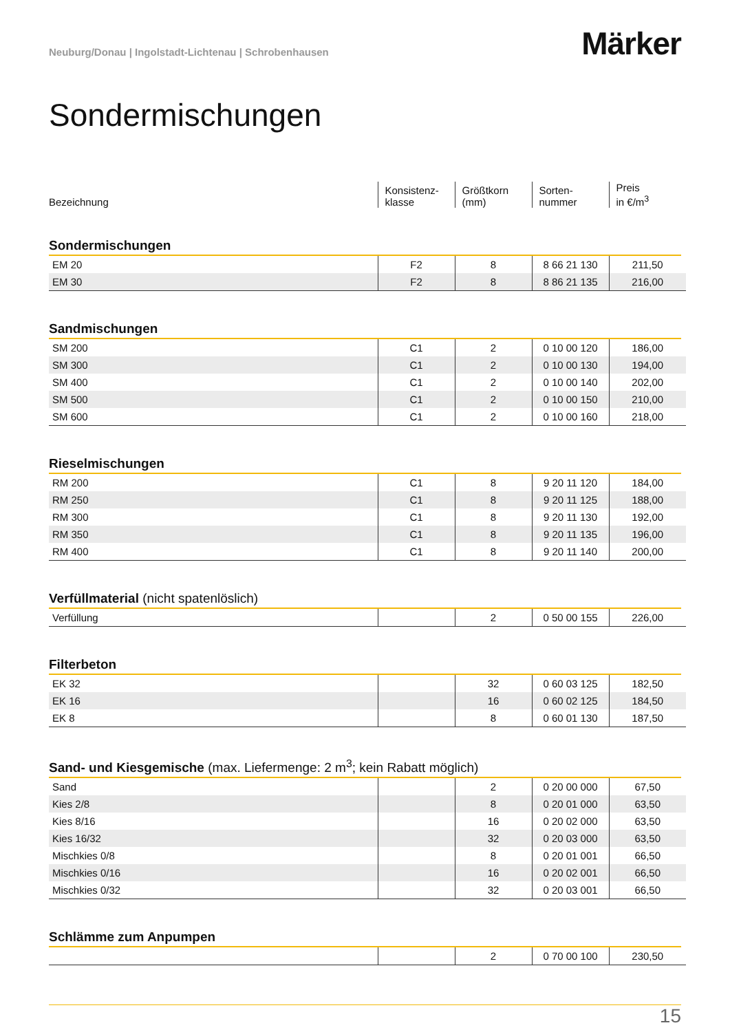Neuburg/Donau | Ingolstadt-Lichtenau | Schrobenhausen
Märker
Sondermischungen
| Bezeichnung | Konsistenz- klasse | Größtkorn (mm) | Sorten- nummer | Preis in €/m<sup>3</sup> |
Sondermischungen
| EM 20 | F2 | 8 | 8 66 21 130 | 211,50 |
| EM 30 | F2 | 8 | 8 86 21 135 | 216,00 |
Sandmischungen
| SM 200 | C1 | 2 | 0 10 00 120 | 186,00 |
| SM 300 | C1 | 2 | 0 10 00 130 | 194,00 |
| SM 400 | C1 | 2 | 0 10 00 140 | 202,00 |
| SM 500 | C1 | 2 | 0 10 00 150 | 210,00 |
| SM 600 | C1 | 2 | 0 10 00 160 | 218,00 |
Rieselmischungen
| RM 200 | C1 | 8 | 9 20 11 120 | 184,00 |
| RM 250 | C1 | 8 | 9 20 11 125 | 188,00 |
| RM 300 | C1 | 8 | 9 20 11 130 | 192,00 |
| RM 350 | C1 | 8 | 9 20 11 135 | 196,00 |
| RM 400 | C1 | 8 | 9 20 11 140 | 200,00 |
Verfüllmaterial (nicht spatenlöslich)
| Verfüllung | | 2 | 0 50 00 155 | 226,00 |
Filterbeton
| EK 32 | | 32 | 0 60 03 125 | 182,50 |
| EK 16 | | 16 | 0 60 02 125 | 184,50 |
| EK 8 | | 8 | 0 60 01 130 | 187,50 |
Sand- und Kiesgemische (max. Liefermenge: 2 m<sup>3</sup>; kein Rabatt möglich)
| Sand | | 2 | 0 20 00 000 | 67,50 |
| Kies 2/8 | | 8 | 0 20 01 000 | 63,50 |
| Kies 8/16 | | 16 | 0 20 02 000 | 63,50 |
| Kies 16/32 | | 32 | 0 20 03 000 | 63,50 |
| Mischkies 0/8 | | 8 | 0 20 01 001 | 66,50 |
| Mischkies 0/16 | | 16 | 0 20 02 001 | 66,50 |
| Mischkies 0/32 | | 32 | 0 20 03 001 | 66,50 |
Schlämme zum Anpumpen
| | | 2 | 0 70 00 100 | 230,50 |
15